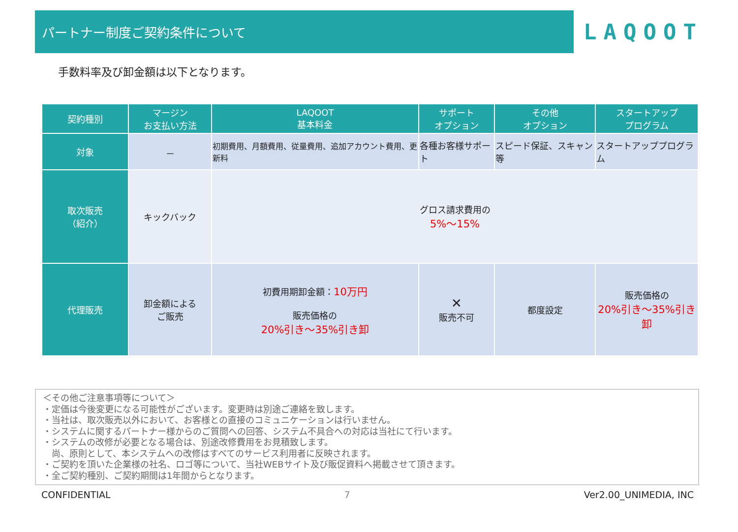パートナー制度ご契約条件について
LAQOOT
手数料率及び卸金額は以下となります。
| 契約種別 | マージン お支払い方法 | LAQOOT 基本料金 | サポート オプション | その他 オプション | スタートアップ プログラム |
| --- | --- | --- | --- | --- | --- |
| 対象 | － | 初期費用、月額費用、従量費用、追加アカウント費用、更新料 | 各種お客様サポート | スピード保証、スキャン等 | スタートアッププログラム |
| 取次販売 （紹介） | キックバック | グロス請求費用の 5%～15% | | | |
| 代理販売 | 卸金額による ご販売 | 初費用期卸金額： 10万円 販売価格の 20%引き～35%引き卸 | ✕ 販売不可 | 都度設定 | 販売価格の 20%引き～35%引き卸 |
＜その他ご注意事項等について＞
・定価は今後変更になる可能性がございます。変更時は別途ご連絡を致します。
・当社は、取次販売以外において、お客様との直接のコミュニケーションは行いません。
・システムに関するパートナー様からのご質問への回答、システム不具合への対応は当社にて行います。
・システムの改修が必要となる場合は、別途改修費用をお見積致します。
　尚、原則として、本システムへの改修はすべてのサービス利用者に反映されます。
・ご契約を頂いた企業様の社名、ロゴ等について、当社WEBサイト及び販促資料へ掲載させて頂きます。
・全ご契約種別、ご契約期間は1年間からとなります。
CONFIDENTIAL 7 Ver2.00_UNIMEDIA, INC